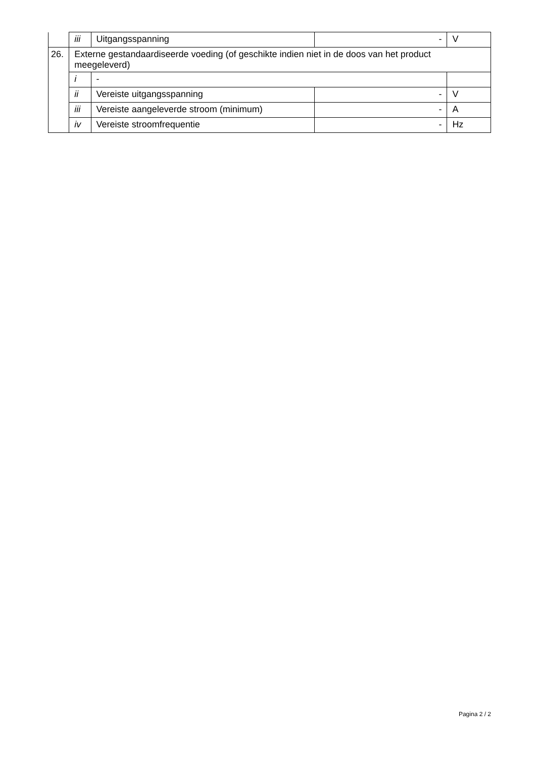| | iii | Uitgangsspanning | - | V |
| 26. | Externe gestandaardiseerde voeding (of geschikte indien niet in de doos van het product meegeleverd) | | | |
| | i | - | | |
| | ii | Vereiste uitgangsspanning | - | V |
| | iii | Vereiste aangeleverde stroom (minimum) | - | A |
| | iv | Vereiste stroomfrequentie | - | Hz |
Pagina 2 / 2